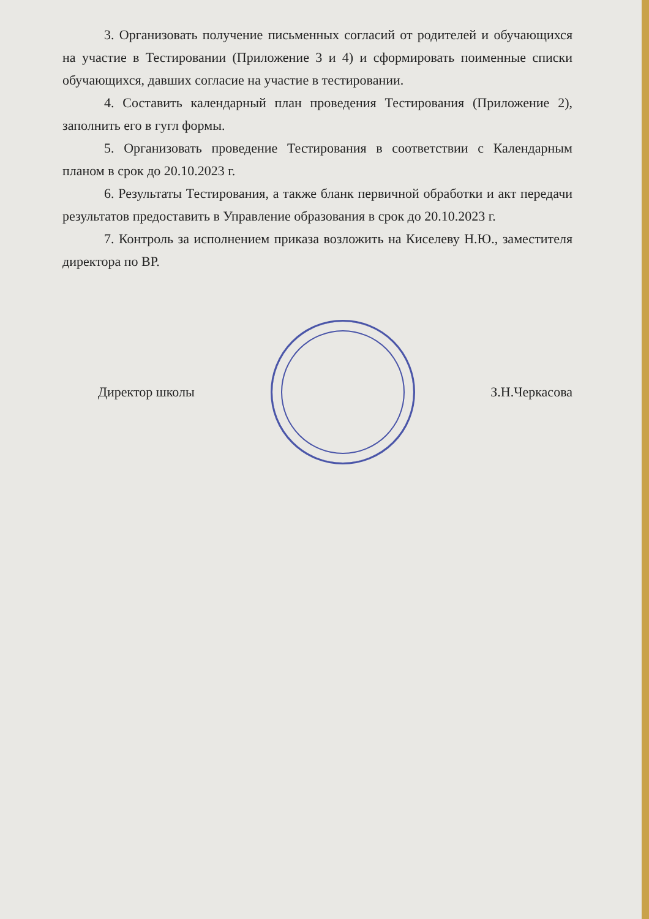3. Организовать получение письменных согласий от родителей и обучающихся на участие в Тестировании (Приложение 3 и 4) и сформировать поименные списки обучающихся, давших согласие на участие в тестировании.
4. Составить календарный план проведения Тестирования (Приложение 2), заполнить его в гугл формы.
5. Организовать проведение Тестирования в соответствии с Календарным планом в срок до 20.10.2023 г.
6. Результаты Тестирования, а также бланк первичной обработки и акт передачи результатов предоставить в Управление образования в срок до 20.10.2023 г.
7. Контроль за исполнением приказа возложить на Киселеву Н.Ю., заместителя директора по ВР.
Директор школы З.Н.Черкасова